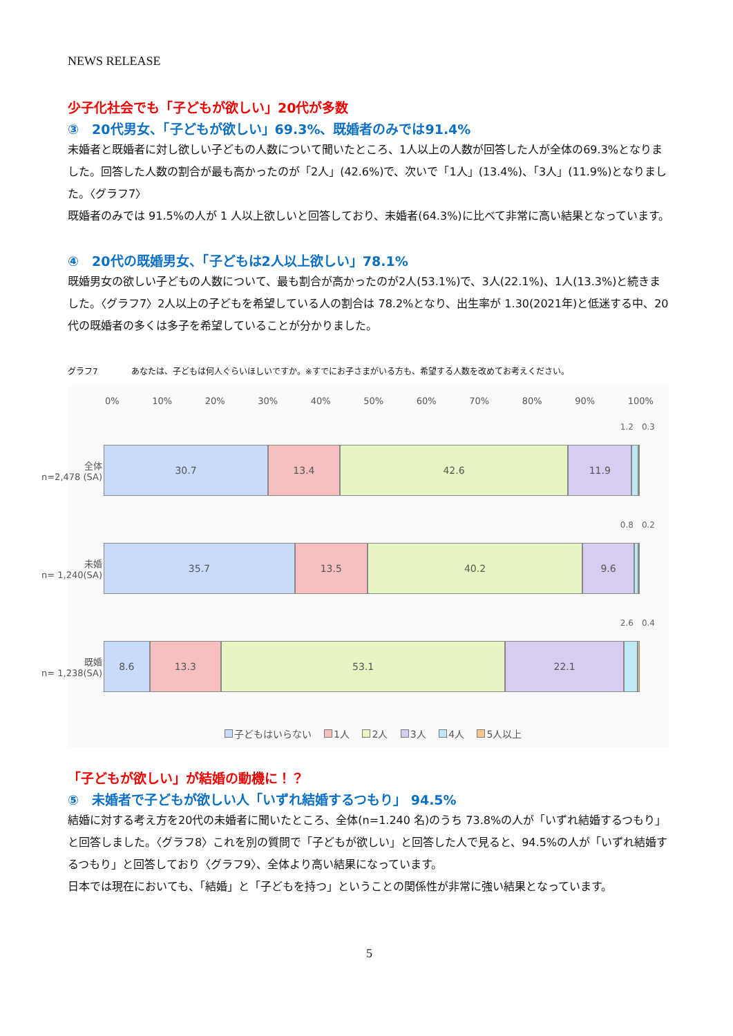NEWS RELEASE
少子化社会でも「子どもが欲しい」20代が多数
③　20代男女、「子どもが欲しい」69.3%、既婚者のみでは91.4%
未婚者と既婚者に対し欲しい子どもの人数について聞いたところ、1人以上の人数が回答した人が全体の69.3%となりました。回答した人数の割合が最も高かったのが「2人」(42.6%)で、次いで「1人」(13.4%)、「3人」(11.9%)となりました。〈グラフ7〉
既婚者のみでは 91.5%の人が 1 人以上欲しいと回答しており、未婚者(64.3%)に比べて非常に高い結果となっています。
④　20代の既婚男女、「子どもは2人以上欲しい」78.1%
既婚男女の欲しい子どもの人数について、最も割合が高かったのが2人(53.1%)で、3人(22.1%)、1人(13.3%)と続きました。〈グラフ7〉2人以上の子どもを希望している人の割合は 78.2%となり、出生率が 1.30(2021年)と低迷する中、20代の既婚者の多くは多子を希望していることが分かりました。
グラフ7　　　　あなたは、子どもは何人ぐらいほしいですか。※すでにお子さまがいる方も、希望する人数を改めてお考えください。
0% 10% 20% 30% 40% 50% 60% 70% 80% 90% 100%
1.2　0.3
全体
n=2,478 (SA)
30.7 13.4 42.6 11.9
0.8　0.2
未婚
n= 1,240(SA)
35.7 13.5 40.2 9.6
2.6　0.4
既婚
n= 1,238(SA)
8.6 13.3 53.1 22.1
子どもはいらない 1人 2人 3人 4人 5人以上
「子どもが欲しい」が結婚の動機に！？
⑤　未婚者で子どもが欲しい人「いずれ結婚するつもり」 94.5%
結婚に対する考え方を20代の未婚者に聞いたところ、全体(n=1.240 名)のうち 73.8%の人が「いずれ結婚するつもり」と回答しました。〈グラフ8〉これを別の質問で「子どもが欲しい」と回答した人で見ると、94.5%の人が「いずれ結婚するつもり」と回答しており〈グラフ9〉、全体より高い結果になっています。
日本では現在においても、「結婚」と「子どもを持つ」ということの関係性が非常に強い結果となっています。
5